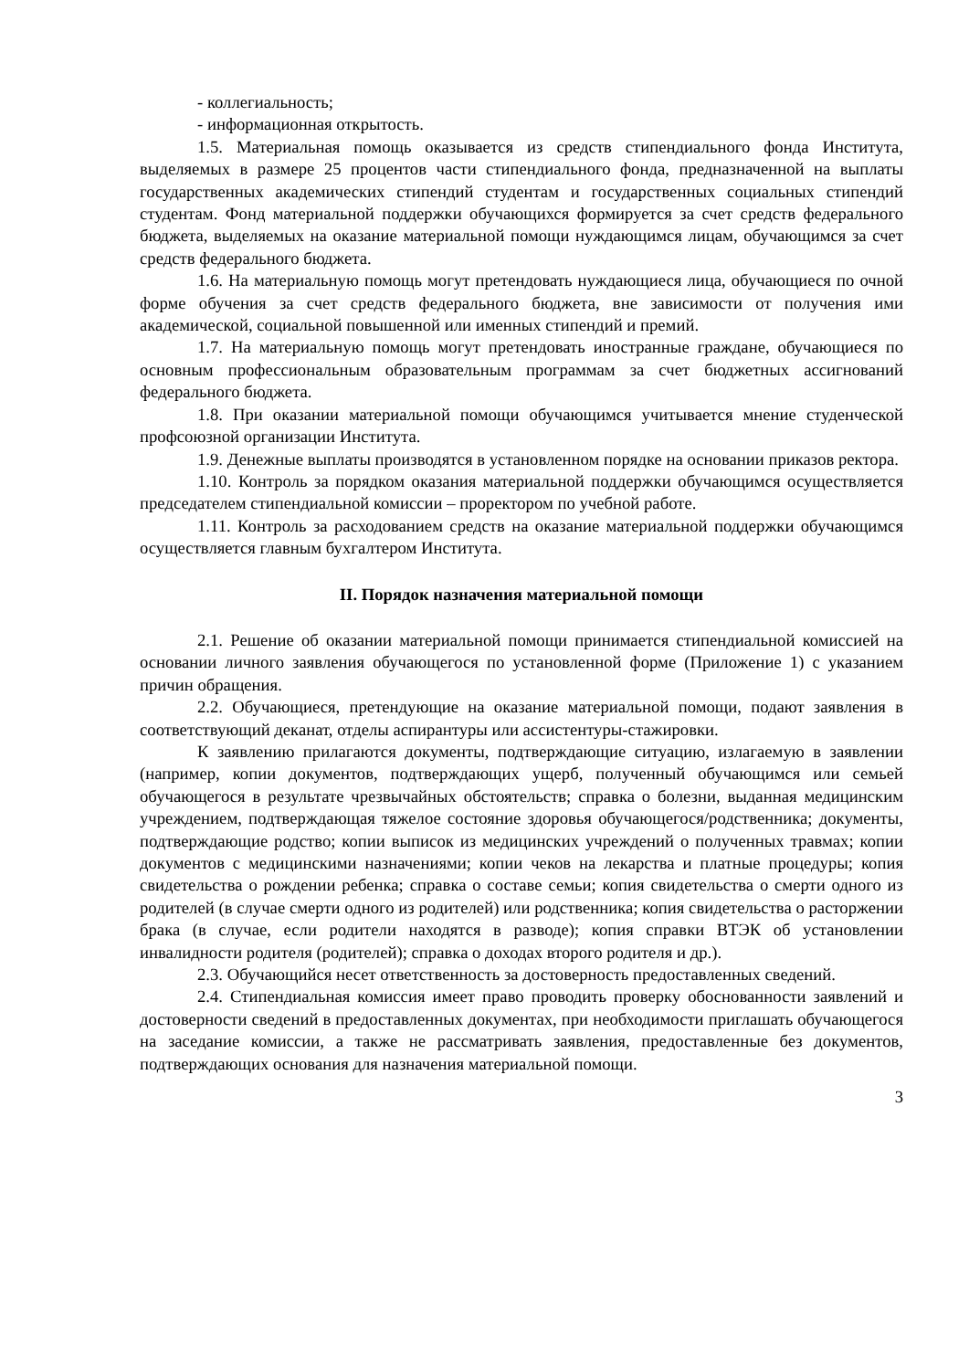- коллегиальность;
- информационная открытость.
1.5. Материальная помощь оказывается из средств стипендиального фонда Института, выделяемых в размере 25 процентов части стипендиального фонда, предназначенной на выплаты государственных академических стипендий студентам и государственных социальных стипендий студентам. Фонд материальной поддержки обучающихся формируется за счет средств федерального бюджета, выделяемых на оказание материальной помощи нуждающимся лицам, обучающимся за счет средств федерального бюджета.
1.6. На материальную помощь могут претендовать нуждающиеся лица, обучающиеся по очной форме обучения за счет средств федерального бюджета, вне зависимости от получения ими академической, социальной повышенной или именных стипендий и премий.
1.7. На материальную помощь могут претендовать иностранные граждане, обучающиеся по основным профессиональным образовательным программам за счет бюджетных ассигнований федерального бюджета.
1.8. При оказании материальной помощи обучающимся учитывается мнение студенческой профсоюзной организации Института.
1.9. Денежные выплаты производятся в установленном порядке на основании приказов ректора.
1.10. Контроль за порядком оказания материальной поддержки обучающимся осуществляется председателем стипендиальной комиссии – проректором по учебной работе.
1.11. Контроль за расходованием средств на оказание материальной поддержки обучающимся осуществляется главным бухгалтером Института.
II. Порядок назначения материальной помощи
2.1. Решение об оказании материальной помощи принимается стипендиальной комиссией на основании личного заявления обучающегося по установленной форме (Приложение 1) с указанием причин обращения.
2.2. Обучающиеся, претендующие на оказание материальной помощи, подают заявления в соответствующий деканат, отделы аспирантуры или ассистентуры-стажировки.
К заявлению прилагаются документы, подтверждающие ситуацию, излагаемую в заявлении (например, копии документов, подтверждающих ущерб, полученный обучающимся или семьей обучающегося в результате чрезвычайных обстоятельств; справка о болезни, выданная медицинским учреждением, подтверждающая тяжелое состояние здоровья обучающегося/родственника; документы, подтверждающие родство; копии выписок из медицинских учреждений о полученных травмах; копии документов с медицинскими назначениями; копии чеков на лекарства и платные процедуры; копия свидетельства о рождении ребенка; справка о составе семьи; копия свидетельства о смерти одного из родителей (в случае смерти одного из родителей) или родственника; копия свидетельства о расторжении брака (в случае, если родители находятся в разводе); копия справки ВТЭК об установлении инвалидности родителя (родителей); справка о доходах второго родителя и др.).
2.3. Обучающийся несет ответственность за достоверность предоставленных сведений.
2.4. Стипендиальная комиссия имеет право проводить проверку обоснованности заявлений и достоверности сведений в предоставленных документах, при необходимости приглашать обучающегося на заседание комиссии, а также не рассматривать заявления, предоставленные без документов, подтверждающих основания для назначения материальной помощи.
3